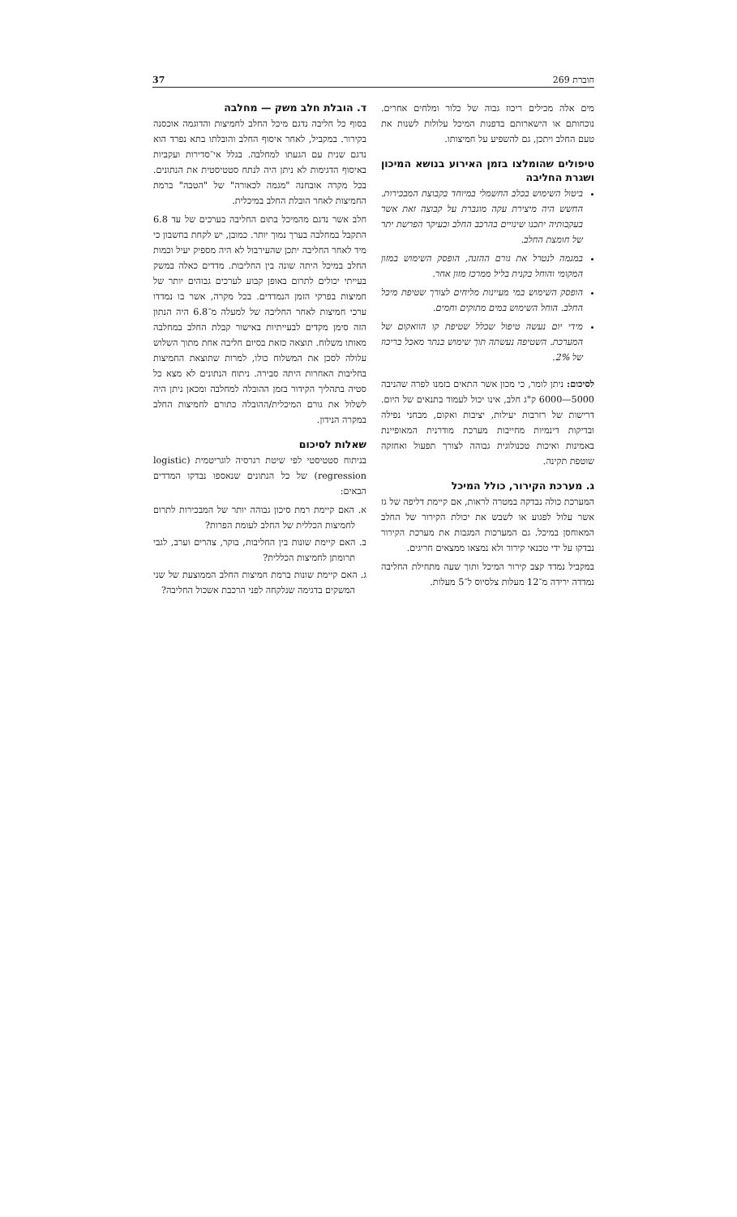חוברת 269 37
מים אלה מכילים ריכוז גבוה של כלור ומלחים אחרים. נוכחותם או הישארותם בדפנות המיכל עלולות לשנות את טעם החלב ויתכן, גם להשפיע על חמיצותו.
טיפולים שהומלצו בזמן האירוע בנושא המיכון ושגרת החליבה
ביטול השימוש בכלב החשמלי במיוחד בקבוצת המבכירות. החשש היה מיצירת עקה מוגברת על קבוצה זאת אשר בעקבותיה יתכנו שינויים בהרכב החלב ובעיקר הפרשת יתר של חומצת החלב.
במגמה לנטרל את גורם ההזנה, הופסק השימוש במזון המקומי והוחל בקנית בליל ממרכז מזון אחר.
הופסק השימוש במי מעיינות מליחים לצורך שטיפת מיכל החלב. הוחל השימוש במים מתוקים וחמים.
מידי יום נעשה טיפול שכלל שטיפת קו הוואקום של המערכת. השטיפה נעשתה תוך שימוש בנתר מאכל בריכוז של 2%.
לסיכום: ניתן לומר, כי מכון אשר התאים בזמנו לפרה שהניבה 5000—6000 ק"ג חלב, אינו יכול לעמוד בתנאים של היום. דרישות של רזרבות יעילות, יציבות ואקום, מבחני נפילה ובדיקות דינמיות מחייבות מערכת מודרנית המאופיינת באמינות ואיכות טכנולוגית גבוהה לצורך תפעול ואחזקה שוטפת תקינה.
ג. מערכת הקירור, כולל המיכל
המערכת כולה נבדקה במטרה לראות, אם קיימת דליפה של גז אשר עלול לפגוע או לשבש את יכולת הקירור של החלב המאוחסן במיכל. גם המערכות המגבות את מערכת הקירור נבדקו על ידי טכנאי קירור ולא נמצאו ממצאים חריגים.
במקביל נמדד קצב קירור המיכל ותוך שעה מתחילת החליבה נמדדה ירידה מ־12 מעלות צלסיוס ל־5 מעלות.
ד. הובלת חלב משק — מחלבה
בסוף כל חליבה נדגם מיכל החלב לחמיצות והדוגמה אוכסנה בקירור. במקביל, לאחר איסוף החלב והובלתו בתא נפרד הוא נדגם שנית עם הגעתו למחלבה. בגלל אי־סדירות ועקביות באיסוף הדגימות לא ניתן היה לנתח סטטיסטית את הנתונים. בכל מקרה אובחנה "מגמה לכאורה" של "הטבה" ברמת החמיצות לאחר הובלת החלב במיכלית.
חלב אשר נדגם מהמיכל בתום החליבה בערכים של עד 6.8 התקבל במחלבה בערך נמוך יותר. כמובן, יש לקחת בחשבון כי מיד לאחר החליבה יתכן שהעירבול לא היה מספיק יעיל וכמות החלב במיכל היתה שונה בין החליבות. מדדים כאלה במשק בעייתי יכולים לתרום באופן קבוע לערכים גבוהים יותר של חמיצות בפרקי הזמן הנמדדים. בכל מקרה, אשר בו נמדדו ערכי חמיצות לאחר החליבה של למעלה מ־6.8 היה הנתון הזה סימן מקדים לבעייתיות באישור קבלת החלב במחלבה מאותו משלוח. תוצאה כזאת בסיום חליבה אחת מתוך השלוש עלולה לסכן את המשלוח כולו, למרות שתוצאת החמיצות בחליבות האחרות היתה סבירה. ניתוח הנתונים לא מצא כל סטיה בתהליך הקידור בזמן ההובלה למחלבה ומכאן ניתן היה לשלול את גורם המיכלית/ההובלה כתורם לחמיצות החלב במקרה הנידון.
שאלות לסיכום
בניתוח סטטיסטי לפי שיטת רגרסיה לוגריטמית (logistic regression) של כל הנתונים שנאספו נבדקו המדדים הבאים:
א. האם קיימת רמת סיכון גבוהה יותר של המבכירות לתרום לחמיצות הכללית של החלב לעומת הפרות?
ב. האם קיימת שונות בין החליבות, בוקר, צהרים וערב, לגבי תרומתן לחמיצות הכללית?
ג. האם קיימת שונות ברמת חמיצות החלב הממוצעת של שני המשקים בדגימה שנלקחה לפני הרכבת אשכול החליבה?